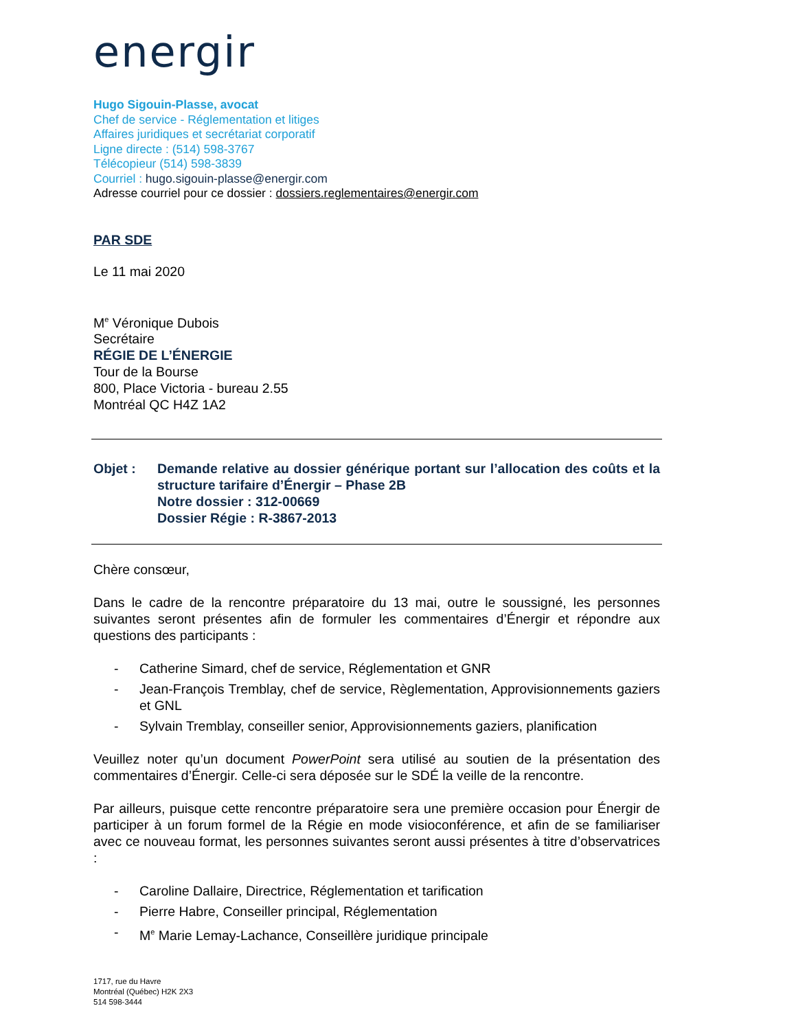energir
Hugo Sigouin-Plasse, avocat
Chef de service - Réglementation et litiges
Affaires juridiques et secrétariat corporatif
Ligne directe : (514) 598-3767
Télécopieur (514) 598-3839
Courriel : hugo.sigouin-plasse@energir.com
Adresse courriel pour ce dossier : dossiers.reglementaires@energir.com
PAR SDE
Le 11 mai 2020
M<sup>e</sup> Véronique Dubois
Secrétaire
RÉGIE DE L’ÉNERGIE
Tour de la Bourse
800, Place Victoria - bureau 2.55
Montréal QC H4Z 1A2
Objet : Demande relative au dossier générique portant sur l’allocation des coûts et la structure tarifaire d’Énergir – Phase 2B
Notre dossier : 312-00669
Dossier Régie : R-3867-2013
Chère consœur,
Dans le cadre de la rencontre préparatoire du 13 mai, outre le soussigné, les personnes suivantes seront présentes afin de formuler les commentaires d’Énergir et répondre aux questions des participants :
- Catherine Simard, chef de service, Réglementation et GNR
- Jean-François Tremblay, chef de service, Règlementation, Approvisionnements gaziers et GNL
- Sylvain Tremblay, conseiller senior, Approvisionnements gaziers, planification
Veuillez noter qu’un document PowerPoint sera utilisé au soutien de la présentation des commentaires d’Énergir. Celle-ci sera déposée sur le SDÉ la veille de la rencontre.
Par ailleurs, puisque cette rencontre préparatoire sera une première occasion pour Énergir de participer à un forum formel de la Régie en mode visioconférence, et afin de se familiariser avec ce nouveau format, les personnes suivantes seront aussi présentes à titre d’observatrices :
- Caroline Dallaire, Directrice, Réglementation et tarification
- Pierre Habre, Conseiller principal, Réglementation
- M<sup>e</sup> Marie Lemay-Lachance, Conseillère juridique principale
1717, rue du Havre
Montréal (Québec) H2K 2X3
514 598-3444